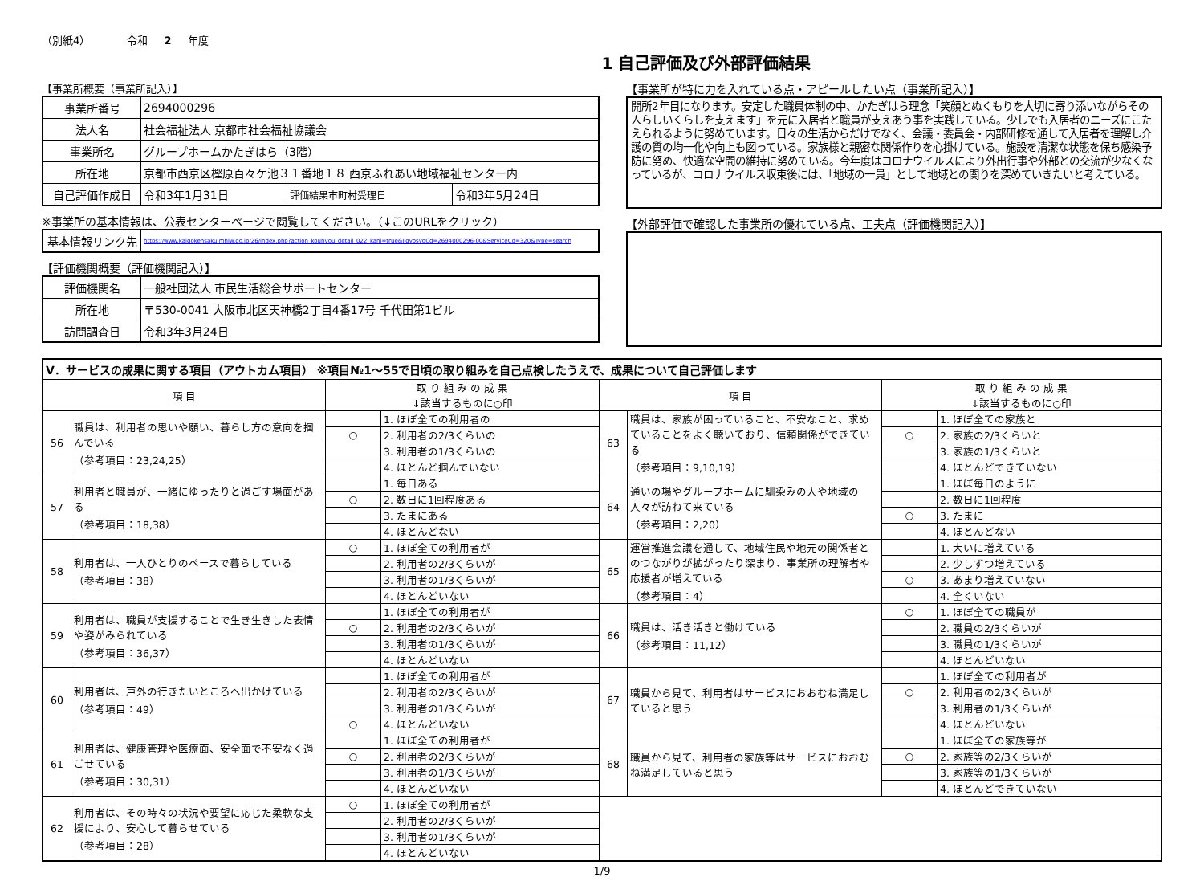（別紙4） 令和 2 年度
1 自己評価及び外部評価結果
【事業所概要（事業所記入）】
| 事業所番号 | 2694000296 | | |
| 法人名 | 社会福祉法人 京都市社会福祉協議会 | | |
| 事業所名 | グループホームかたぎはら（3階） | | |
| 所在地 | 京都市西京区樫原百々ケ池３１番地１８ 西京ふれあい地域福祉センター内 | | |
| 自己評価作成日 | 令和3年1月31日 | 評価結果市町村受理日 | 令和3年5月24日 |
※事業所の基本情報は、公表センターページで閲覧してください。（↓このURLをクリック）
| 基本情報リンク先 | https://www.kaigokensaku.mhlw.go.jp/26/index.php?action_kouhyou_detail_022_kani=true&JigyosyoCd=2694000296-00&ServiceCd=320&Type=search |
【評価機関概要（評価機関記入）】
| 評価機関名 | 一般社団法人 市民生活総合サポートセンター | |
| 所在地 | 〒530-0041 大阪市北区天神橋2丁目4番17号 千代田第1ビル | |
| 訪問調査日 | 令和3年3月24日 | |
【事業所が特に力を入れている点・アピールしたい点（事業所記入）】
開所2年目になります。安定した職員体制の中、かたぎはら理念「笑顔とぬくもりを大切に寄り添いながらその人らしいくらしを支えます」を元に入居者と職員が支えあう事を実践している。少しでも入居者のニーズにこたえられるように努めています。日々の生活からだけでなく、会議・委員会・内部研修を通して入居者を理解し介護の質の均一化や向上も図っている。家族様と親密な関係作りを心掛けている。施設を清潔な状態を保ち感染予防に努め、快適な空間の維持に努めている。今年度はコロナウイルスにより外出行事や外部との交流が少なくなっているが、コロナウイルス収束後には、「地域の一員」として地域との関りを深めていきたいと考えている。
【外部評価で確認した事業所の優れている点、工夫点（評価機関記入）】
| Ⅴ．サービスの成果に関する項目（アウトカム項目） ※項目№1～55で日頃の取り組みを自己点検したうえで、成果について自己評価します | | | | | | | |
| 項 目 | | 取 り 組 み の 成 果 ↓該当するものに○印 | | 項 目 | | 取 り 組 み の 成 果 ↓該当するものに○印 | |
| 56 | 職員は、利用者の思いや願い、暮らし方の意向を掴んでいる （参考項目：23,24,25） | | 1. ほぼ全ての利用者の | 63 | 職員は、家族が困っていること、不安なこと、求めていることをよく聴いており、信頼関係ができている （参考項目：9,10,19） | | 1. ほぼ全ての家族と |
| | | ○ | 2. 利用者の2/3くらいの | | | ○ | 2. 家族の2/3くらいと |
| | | | 3. 利用者の1/3くらいの | | | | 3. 家族の1/3くらいと |
| | | | 4. ほとんど掴んでいない | | | | 4. ほとんどできていない |
| 57 | 利用者と職員が、一緒にゆったりと過ごす場面がある （参考項目：18,38） | | 1. 毎日ある | 64 | 通いの場やグループホームに馴染みの人や地域の人々が訪ねて来ている （参考項目：2,20） | | 1. ほぼ毎日のように |
| | | ○ | 2. 数日に1回程度ある | | | | 2. 数日に1回程度 |
| | | | 3. たまにある | | | ○ | 3. たまに |
| | | | 4. ほとんどない | | | | 4. ほとんどない |
| 58 | 利用者は、一人ひとりのペースで暮らしている （参考項目：38） | ○ | 1. ほぼ全ての利用者が | 65 | 運営推進会議を通して、地域住民や地元の関係者とのつながりが拡がったり深まり、事業所の理解者や応援者が増えている （参考項目：4） | | 1. 大いに増えている |
| | | | 2. 利用者の2/3くらいが | | | | 2. 少しずつ増えている |
| | | | 3. 利用者の1/3くらいが | | | ○ | 3. あまり増えていない |
| | | | 4. ほとんどいない | | | | 4. 全くいない |
| 59 | 利用者は、職員が支援することで生き生きした表情や姿がみられている （参考項目：36,37） | | 1. ほぼ全ての利用者が | 66 | 職員は、活き活きと働けている （参考項目：11,12） | ○ | 1. ほぼ全ての職員が |
| | | ○ | 2. 利用者の2/3くらいが | | | | 2. 職員の2/3くらいが |
| | | | 3. 利用者の1/3くらいが | | | | 3. 職員の1/3くらいが |
| | | | 4. ほとんどいない | | | | 4. ほとんどいない |
| 60 | 利用者は、戸外の行きたいところへ出かけている （参考項目：49） | | 1. ほぼ全ての利用者が | 67 | 職員から見て、利用者はサービスにおおむね満足していると思う | | 1. ほぼ全ての利用者が |
| | | | 2. 利用者の2/3くらいが | | | ○ | 2. 利用者の2/3くらいが |
| | | | 3. 利用者の1/3くらいが | | | | 3. 利用者の1/3くらいが |
| | | ○ | 4. ほとんどいない | | | | 4. ほとんどいない |
| 61 | 利用者は、健康管理や医療面、安全面で不安なく過ごせている （参考項目：30,31） | | 1. ほぼ全ての利用者が | 68 | 職員から見て、利用者の家族等はサービスにおおむね満足していると思う | | 1. ほぼ全ての家族等が |
| | | ○ | 2. 利用者の2/3くらいが | | | ○ | 2. 家族等の2/3くらいが |
| | | | 3. 利用者の1/3くらいが | | | | 3. 家族等の1/3くらいが |
| | | | 4. ほとんどいない | | | | 4. ほとんどできていない |
| 62 | 利用者は、その時々の状況や要望に応じた柔軟な支援により、安心して暮らせている （参考項目：28） | ○ | 1. ほぼ全ての利用者が | | | | |
| | | | 2. 利用者の2/3くらいが | | | | |
| | | | 3. 利用者の1/3くらいが | | | | |
| | | | 4. ほとんどいない | | | | |
1/9